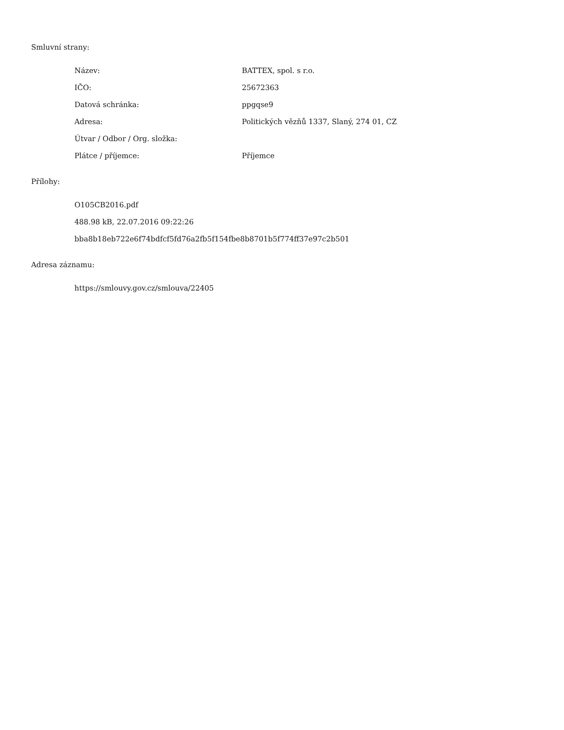Smluvní strany:
| Název: | BATTEX, spol. s r.o. |
| IČO: | 25672363 |
| Datová schránka: | ppgqse9 |
| Adresa: | Politických vězňů 1337, Slaný, 274 01, CZ |
| Útvar / Odbor / Org. složka: | |
| Plátce / příjemce: | Příjemce |
Přílohy:
O105CB2016.pdf
488.98 kB, 22.07.2016 09:22:26
bba8b18eb722e6f74bdfcf5fd76a2fb5f154fbe8b8701b5f774ff37e97c2b501
Adresa záznamu:
https://smlouvy.gov.cz/smlouva/22405